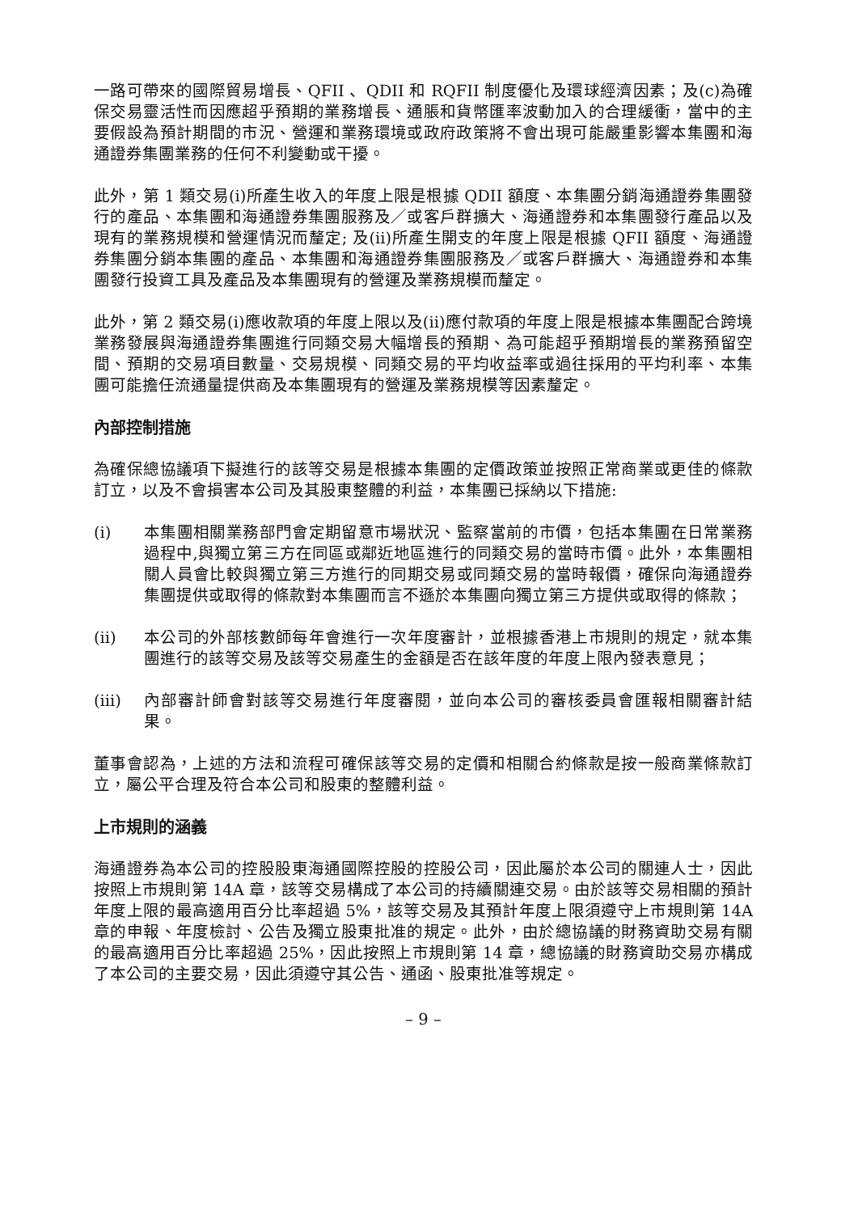一路可帶來的國際貿易增長、QFII 、QDII 和 RQFII 制度優化及環球經濟因素；及(c)為確保交易靈活性而因應超乎預期的業務增長、通脹和貨幣匯率波動加入的合理緩衝，當中的主要假設為預計期間的市況、營運和業務環境或政府政策將不會出現可能嚴重影響本集團和海通證券集團業務的任何不利變動或干擾。
此外，第 1 類交易(i)所產生收入的年度上限是根據 QDII 額度、本集團分銷海通證券集團發行的產品、本集團和海通證券集團服務及／或客戶群擴大、海通證券和本集團發行產品以及現有的業務規模和營運情況而釐定; 及(ii)所產生開支的年度上限是根據 QFII 額度、海通證券集團分銷本集團的產品、本集團和海通證券集團服務及／或客戶群擴大、海通證券和本集團發行投資工具及產品及本集團現有的營運及業務規模而釐定。
此外，第 2 類交易(i)應收款項的年度上限以及(ii)應付款項的年度上限是根據本集團配合跨境業務發展與海通證券集團進行同類交易大幅增長的預期、為可能超乎預期增長的業務預留空間、預期的交易項目數量、交易規模、同類交易的平均收益率或過往採用的平均利率、本集團可能擔任流通量提供商及本集團現有的營運及業務規模等因素釐定。
內部控制措施
為確保總協議項下擬進行的該等交易是根據本集團的定價政策並按照正常商業或更佳的條款訂立，以及不會損害本公司及其股東整體的利益，本集團已採納以下措施:
(i) 本集團相關業務部門會定期留意市場狀況、監察當前的市價，包括本集團在日常業務過程中,與獨立第三方在同區或鄰近地區進行的同類交易的當時市價。此外，本集團相關人員會比較與獨立第三方進行的同期交易或同類交易的當時報價，確保向海通證券集團提供或取得的條款對本集團而言不遜於本集團向獨立第三方提供或取得的條款；
(ii) 本公司的外部核數師每年會進行一次年度審計，並根據香港上市規則的規定，就本集團進行的該等交易及該等交易產生的金額是否在該年度的年度上限內發表意見；
(iii) 內部審計師會對該等交易進行年度審閱，並向本公司的審核委員會匯報相關審計結果。
董事會認為，上述的方法和流程可確保該等交易的定價和相關合約條款是按一般商業條款訂立，屬公平合理及符合本公司和股東的整體利益。
上市規則的涵義
海通證券為本公司的控股股東海通國際控股的控股公司，因此屬於本公司的關連人士，因此按照上市規則第 14A 章，該等交易構成了本公司的持續關連交易。由於該等交易相關的預計年度上限的最高適用百分比率超過 5%，該等交易及其預計年度上限須遵守上市規則第 14A 章的申報、年度檢討、公告及獨立股東批准的規定。此外，由於總協議的財務資助交易有關的最高適用百分比率超過 25%，因此按照上市規則第 14 章，總協議的財務資助交易亦構成了本公司的主要交易，因此須遵守其公告、通函、股東批准等規定。
– 9 –